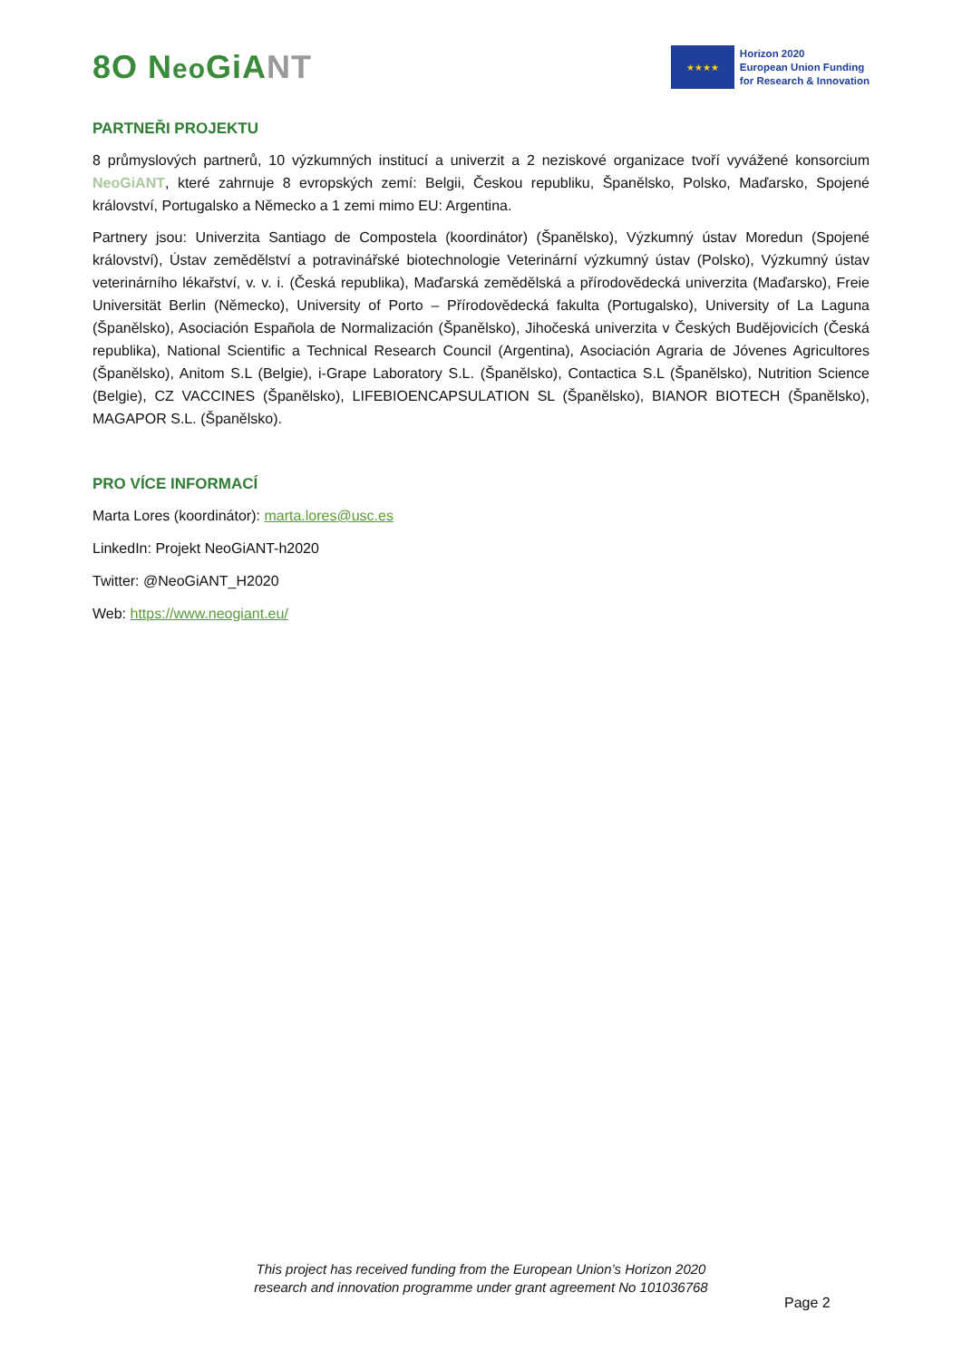8O Neo GiANT
★★★★
Horizon 2020
European Union Funding
for Research & Innovation
PARTNEŘI PROJEKTU
8 průmyslových partnerů, 10 výzkumných institucí a univerzit a 2 neziskové organizace tvoří vyvážené konsorcium NeoGiANT, které zahrnuje 8 evropských zemí: Belgii, Českou republiku, Španělsko, Polsko, Maďarsko, Spojené království, Portugalsko a Německo a 1 zemi mimo EU: Argentina.
Partnery jsou: Univerzita Santiago de Compostela (koordinátor) (Španělsko), Výzkumný ústav Moredun (Spojené království), Ústav zemědělství a potravinářské biotechnologie Veterinární výzkumný ústav (Polsko), Výzkumný ústav veterinárního lékařství, v. v. i. (Česká republika), Maďarská zemědělská a přírodovědecká univerzita (Maďarsko), Freie Universität Berlin (Německo), University of Porto – Přírodovědecká fakulta (Portugalsko), University of La Laguna (Španělsko), Asociación Española de Normalización (Španělsko), Jihočeská univerzita v Českých Budějovicích (Česká republika), National Scientific a Technical Research Council (Argentina), Asociación Agraria de Jóvenes Agricultores (Španělsko), Anitom S.L (Belgie), i-Grape Laboratory S.L. (Španělsko), Contactica S.L (Španělsko), Nutrition Science (Belgie), CZ VACCINES (Španělsko), LIFEBIOENCAPSULATION SL (Španělsko), BIANOR BIOTECH (Španělsko), MAGAPOR S.L. (Španělsko).
PRO VÍCE INFORMACÍ
Marta Lores (koordinátor): marta.lores@usc.es
LinkedIn: Projekt NeoGiANT-h2020
Twitter: @NeoGiANT_H2020
Web: https://www.neogiant.eu/
This project has received funding from the European Union’s Horizon 2020
research and innovation programme under grant agreement No 101036768
Page 2